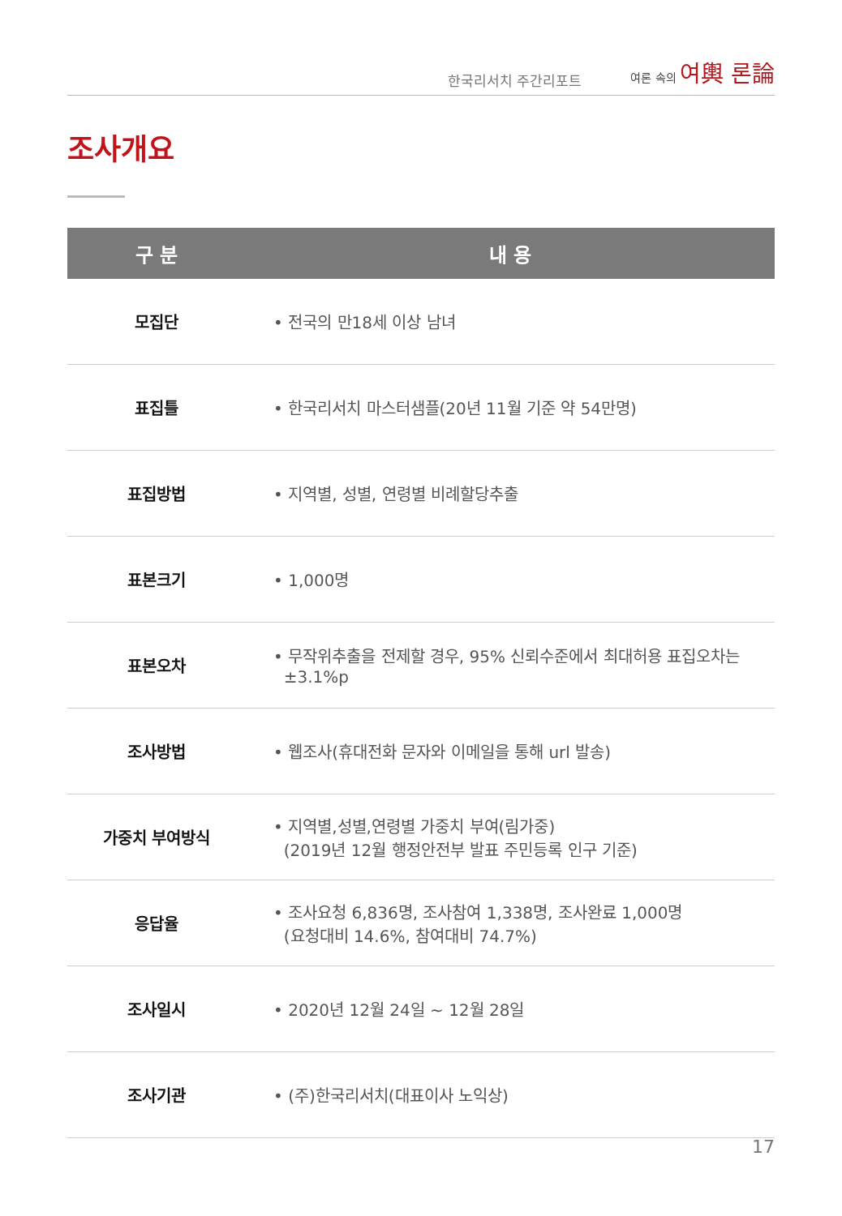한국리서치 주간리포트
여론 속의 여輿 론論
조사개요
| 구 분 | 내 용 |
| --- | --- |
| 모집단 | • 전국의 만18세 이상 남녀 |
| 표집틀 | • 한국리서치 마스터샘플(20년 11월 기준 약 54만명) |
| 표집방법 | • 지역별, 성별, 연령별 비례할당추출 |
| 표본크기 | • 1,000명 |
| 표본오차 | • 무작위추출을 전제할 경우, 95% 신뢰수준에서 최대허용 표집오차는 ±3.1%p |
| 조사방법 | • 웹조사(휴대전화 문자와 이메일을 통해 url 발송) |
| 가중치 부여방식 | • 지역별,성별,연령별 가중치 부여(림가중) (2019년 12월 행정안전부 발표 주민등록 인구 기준) |
| 응답율 | • 조사요청 6,836명, 조사참여 1,338명, 조사완료 1,000명 (요청대비 14.6%, 참여대비 74.7%) |
| 조사일시 | • 2020년 12월 24일 ~ 12월 28일 |
| 조사기관 | • (주)한국리서치(대표이사 노익상) |
17